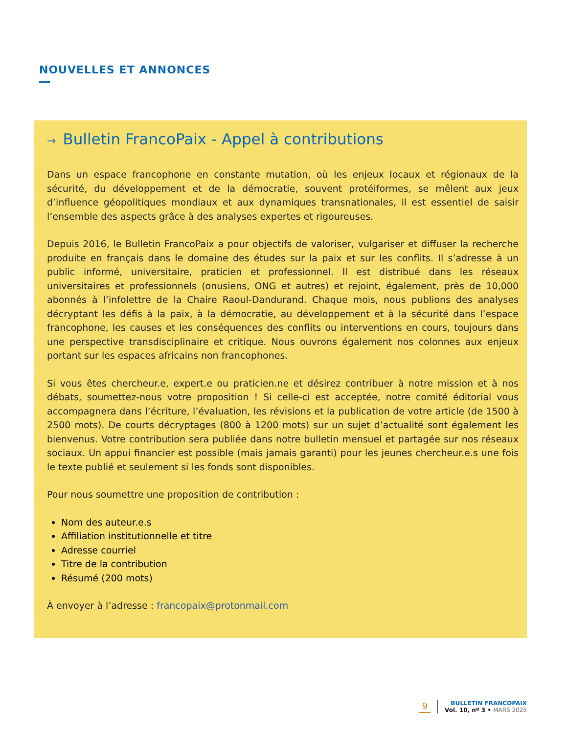NOUVELLES ET ANNONCES
→ Bulletin FrancoPaix - Appel à contributions
Dans un espace francophone en constante mutation, où les enjeux locaux et régionaux de la sécurité, du développement et de la démocratie, souvent protéiformes, se mêlent aux jeux d’influence géopolitiques mondiaux et aux dynamiques transnationales, il est essentiel de saisir l’ensemble des aspects grâce à des analyses expertes et rigoureuses.
Depuis 2016, le Bulletin FrancoPaix a pour objectifs de valoriser, vulgariser et diffuser la recherche produite en français dans le domaine des études sur la paix et sur les conflits. Il s’adresse à un public informé, universitaire, praticien et professionnel. Il est distribué dans les réseaux universitaires et professionnels (onusiens, ONG et autres) et rejoint, également, près de 10,000 abonnés à l’infolettre de la Chaire Raoul-Dandurand. Chaque mois, nous publions des analyses décryptant les défis à la paix, à la démocratie, au développement et à la sécurité dans l’espace francophone, les causes et les conséquences des conflits ou interventions en cours, toujours dans une perspective transdisciplinaire et critique. Nous ouvrons également nos colonnes aux enjeux portant sur les espaces africains non francophones.
Si vous êtes chercheur.e, expert.e ou praticien.ne et désirez contribuer à notre mission et à nos débats, soumettez-nous votre proposition ! Si celle-ci est acceptée, notre comité éditorial vous accompagnera dans l’écriture, l’évaluation, les révisions et la publication de votre article (de 1500 à 2500 mots). De courts décryptages (800 à 1200 mots) sur un sujet d’actualité sont également les bienvenus. Votre contribution sera publiée dans notre bulletin mensuel et partagée sur nos réseaux sociaux. Un appui financier est possible (mais jamais garanti) pour les jeunes chercheur.e.s une fois le texte publié et seulement si les fonds sont disponibles.
Pour nous soumettre une proposition de contribution :
Nom des auteur.e.s
Affiliation institutionnelle et titre
Adresse courriel
Titre de la contribution
Résumé (200 mots)
À envoyer à l’adresse : francopaix@protonmail.com
9
BULLETIN FRANCOPAIX
Vol. 10, nº 3 • MARS 2025